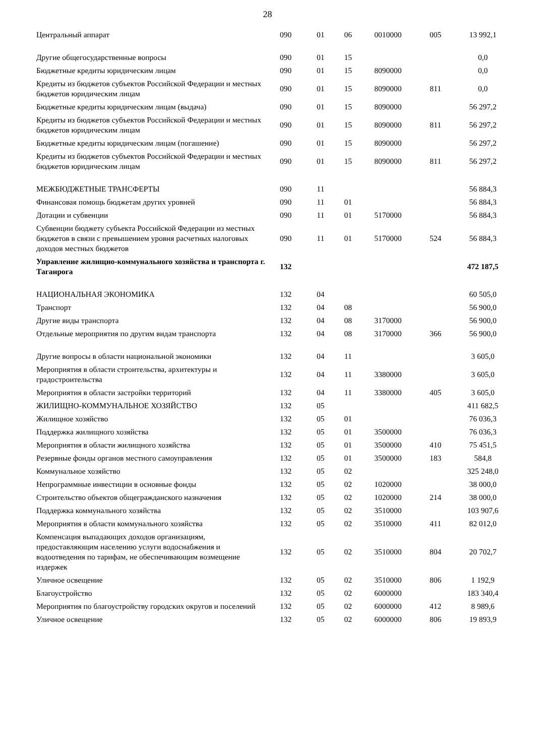28
| Центральный аппарат | 090 | 01 | 06 | 0010000 | 005 | 13 992,1 |
| Другие общегосударственные вопросы | 090 | 01 | 15 | | | 0,0 |
| Бюджетные кредиты юридическим лицам | 090 | 01 | 15 | 8090000 | | 0,0 |
| Кредиты из бюджетов субъектов Российской Федерации и местных бюджетов юридическим лицам | 090 | 01 | 15 | 8090000 | 811 | 0,0 |
| Бюджетные кредиты юридическим лицам (выдача) | 090 | 01 | 15 | 8090000 | | 56 297,2 |
| Кредиты из бюджетов субъектов Российской Федерации и местных бюджетов юридическим лицам | 090 | 01 | 15 | 8090000 | 811 | 56 297,2 |
| Бюджетные кредиты юридическим лицам (погашение) | 090 | 01 | 15 | 8090000 | | 56 297,2 |
| Кредиты из бюджетов субъектов Российской Федерации и местных бюджетов юридическим лицам | 090 | 01 | 15 | 8090000 | 811 | 56 297,2 |
| МЕЖБЮДЖЕТНЫЕ ТРАНСФЕРТЫ | 090 | 11 | | | | 56 884,3 |
| Финансовая помощь бюджетам других уровней | 090 | 11 | 01 | | | 56 884,3 |
| Дотации и субвенции | 090 | 11 | 01 | 5170000 | | 56 884,3 |
| Субвенции бюджету субъекта Российской Федерации из местных бюджетов в связи с превышением уровня расчетных налоговых доходов местных бюджетов | 090 | 11 | 01 | 5170000 | 524 | 56 884,3 |
| Управление жилищно-коммунального хозяйства и транспорта г. Таганрога | 132 | | | | | 472 187,5 |
| НАЦИОНАЛЬНАЯ ЭКОНОМИКА | 132 | 04 | | | | 60 505,0 |
| Транспорт | 132 | 04 | 08 | | | 56 900,0 |
| Другие виды транспорта | 132 | 04 | 08 | 3170000 | | 56 900,0 |
| Отдельные мероприятия по другим видам транспорта | 132 | 04 | 08 | 3170000 | 366 | 56 900,0 |
| Другие вопросы в области национальной экономики | 132 | 04 | 11 | | | 3 605,0 |
| Мероприятия в области строительства, архитектуры и градостроительства | 132 | 04 | 11 | 3380000 | | 3 605,0 |
| Мероприятия в области застройки территорий | 132 | 04 | 11 | 3380000 | 405 | 3 605,0 |
| ЖИЛИЩНО-КОММУНАЛЬНОЕ ХОЗЯЙСТВО | 132 | 05 | | | | 411 682,5 |
| Жилищное хозяйство | 132 | 05 | 01 | | | 76 036,3 |
| Поддержка жилищного хозяйства | 132 | 05 | 01 | 3500000 | | 76 036,3 |
| Мероприятия в области жилищного хозяйства | 132 | 05 | 01 | 3500000 | 410 | 75 451,5 |
| Резервные фонды органов местного самоуправления | 132 | 05 | 01 | 3500000 | 183 | 584,8 |
| Коммунальное хозяйство | 132 | 05 | 02 | | | 325 248,0 |
| Непрограммные инвестиции в основные фонды | 132 | 05 | 02 | 1020000 | | 38 000,0 |
| Строительство объектов общегражданского назначения | 132 | 05 | 02 | 1020000 | 214 | 38 000,0 |
| Поддержка коммунального хозяйства | 132 | 05 | 02 | 3510000 | | 103 907,6 |
| Мероприятия в области коммунального хозяйства | 132 | 05 | 02 | 3510000 | 411 | 82 012,0 |
| Компенсация выпадающих доходов организациям, предоставляющим населению услуги водоснабжения и водоотведения по тарифам, не обеспечивающим возмещение издержек | 132 | 05 | 02 | 3510000 | 804 | 20 702,7 |
| Уличное освещение | 132 | 05 | 02 | 3510000 | 806 | 1 192,9 |
| Благоустройство | 132 | 05 | 02 | 6000000 | | 183 340,4 |
| Мероприятия по благоустройству городских округов и поселений | 132 | 05 | 02 | 6000000 | 412 | 8 989,6 |
| Уличное освещение | 132 | 05 | 02 | 6000000 | 806 | 19 893,9 |